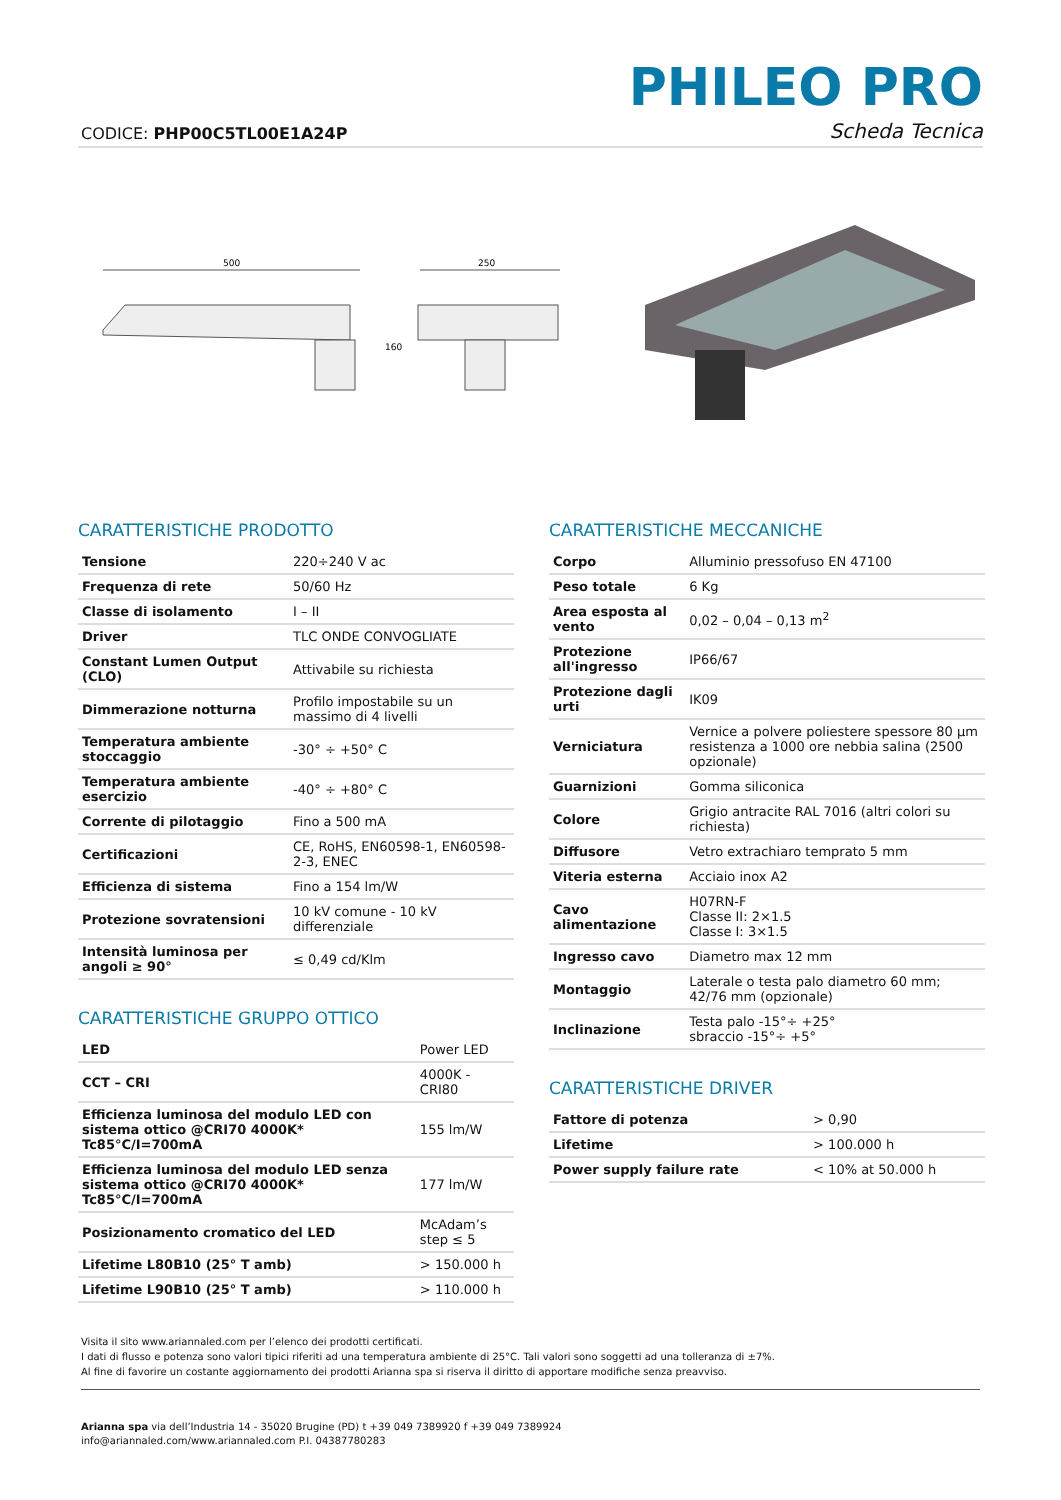PHILEO PRO
CODICE: PHP00C5TL00E1A24P Scheda Tecnica
500
160
250
CARATTERISTICHE PRODOTTO
| Tensione | 220÷240 V ac |
| Frequenza di rete | 50/60 Hz |
| Classe di isolamento | I – II |
| Driver | TLC ONDE CONVOGLIATE |
| Constant Lumen Output (CLO) | Attivabile su richiesta |
| Dimmerazione notturna | Profilo impostabile su un massimo di 4 livelli |
| Temperatura ambiente stoccaggio | -30° ÷ +50° C |
| Temperatura ambiente esercizio | -40° ÷ +80° C |
| Corrente di pilotaggio | Fino a 500 mA |
| Certificazioni | CE, RoHS, EN60598-1, EN60598-2-3, ENEC |
| Efficienza di sistema | Fino a 154 lm/W |
| Protezione sovratensioni | 10 kV comune - 10 kV differenziale |
| Intensità luminosa per angoli ≥ 90° | ≤ 0,49 cd/Klm |
CARATTERISTICHE GRUPPO OTTICO
| LED | Power LED |
| CCT – CRI | 4000K - CRI80 |
| Efficienza luminosa del modulo LED con sistema ottico @CRI70 4000K* Tc85°C/I=700mA | 155 lm/W |
| Efficienza luminosa del modulo LED senza sistema ottico @CRI70 4000K* Tc85°C/I=700mA | 177 lm/W |
| Posizionamento cromatico del LED | McAdam’s step ≤ 5 |
| Lifetime L80B10 (25° T amb) | > 150.000 h |
| Lifetime L90B10 (25° T amb) | > 110.000 h |
CARATTERISTICHE MECCANICHE
| Corpo | Alluminio pressofuso EN 47100 |
| Peso totale | 6 Kg |
| Area esposta al vento | 0,02 – 0,04 – 0,13 m<sup>2</sup> |
| Protezione all'ingresso | IP66/67 |
| Protezione dagli urti | IK09 |
| Verniciatura | Vernice a polvere poliestere spessore 80 µm resistenza a 1000 ore nebbia salina (2500 opzionale) |
| Guarnizioni | Gomma siliconica |
| Colore | Grigio antracite RAL 7016 (altri colori su richiesta) |
| Diffusore | Vetro extrachiaro temprato 5 mm |
| Viteria esterna | Acciaio inox A2 |
| Cavo alimentazione | H07RN-F Classe II: 2×1.5 Classe I: 3×1.5 |
| Ingresso cavo | Diametro max 12 mm |
| Montaggio | Laterale o testa palo diametro 60 mm; 42/76 mm (opzionale) |
| Inclinazione | Testa palo -15°÷ +25° sbraccio -15°÷ +5° |
CARATTERISTICHE DRIVER
| Fattore di potenza | > 0,90 |
| Lifetime | > 100.000 h |
| Power supply failure rate | < 10% at 50.000 h |
Visita il sito www.ariannaled.com per l’elenco dei prodotti certificati.
I dati di flusso e potenza sono valori tipici riferiti ad una temperatura ambiente di 25°C. Tali valori sono soggetti ad una tolleranza di ±7%.
Al fine di favorire un costante aggiornamento dei prodotti Arianna spa si riserva il diritto di apportare modifiche senza preavviso.
Arianna spa via dell’Industria 14 - 35020 Brugine (PD) t +39 049 7389920 f +39 049 7389924
info@ariannaled.com/www.ariannaled.com P.I. 04387780283